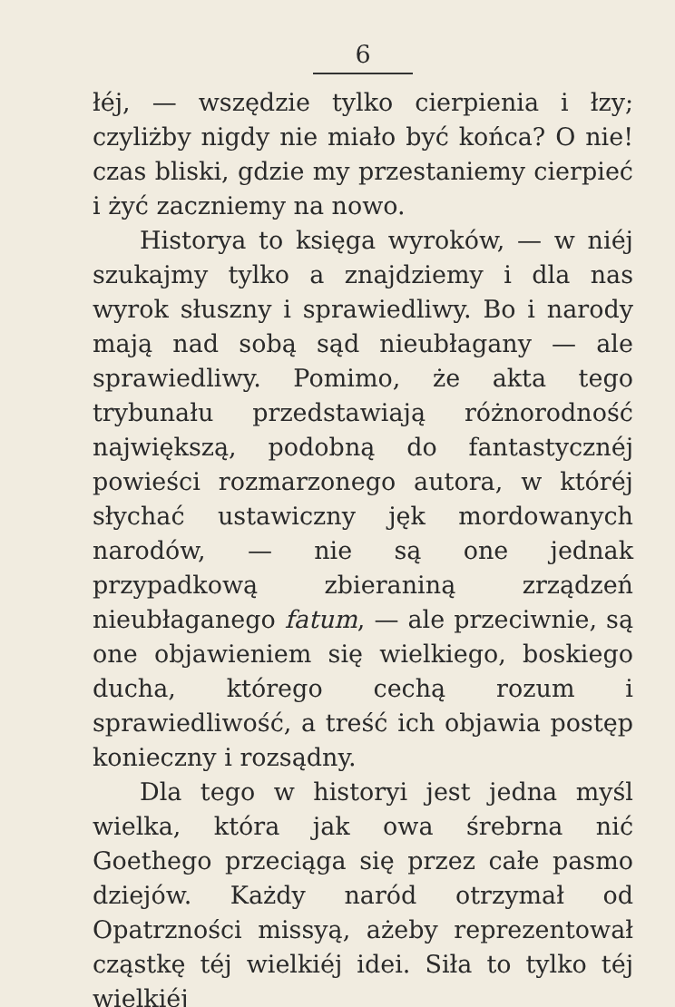6
łéj, — wszędzie tylko cierpienia i łzy; czyliżby nigdy nie miało być końca? O nie! czas bliski, gdzie my przestaniemy cierpieć i żyć zaczniemy na nowo.
Historya to księga wyroków, — w niéj szukajmy tylko a znajdziemy i dla nas wyrok słuszny i sprawiedliwy. Bo i narody mają nad sobą sąd nieubłagany — ale sprawiedliwy. Pomimo, że akta tego trybunału przedstawiają różnorodność największą, podobną do fantastycznéj powieści rozmarzonego autora, w któréj słychać ustawiczny jęk mordowanych narodów, — nie są one jednak przypadkową zbieraniną zrządzeń nieubłaganego fatum, — ale przeciwnie, są one objawieniem się wielkiego, boskiego ducha, którego cechą rozum i sprawiedliwość, a treść ich objawia postęp konieczny i rozsądny.
Dla tego w historyi jest jedna myśl wielka, która jak owa śrebrna nić Goethego przeciąga się przez całe pasmo dziejów. Każdy naród otrzymał od Opatrzności missyą, ażeby reprezentował cząstkę téj wielkiéj idei. Siła to tylko téj wielkiéj